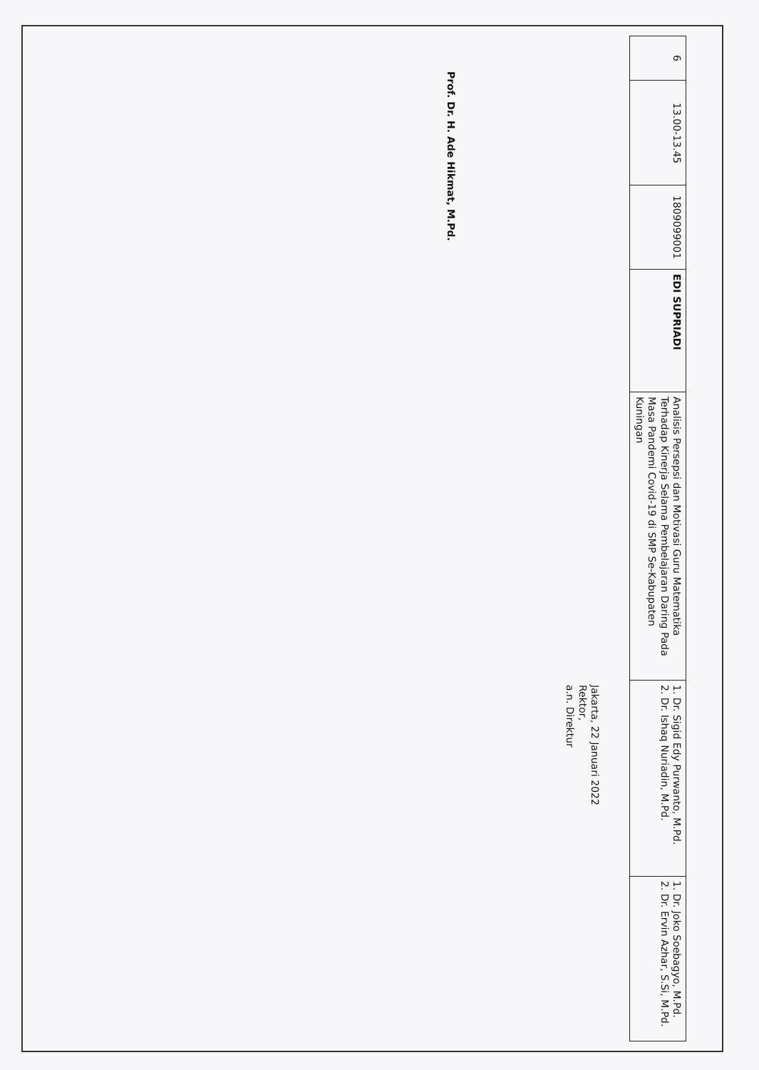| 6 | 13.00-13.45 | 1809099001 | EDI SUPRIADI | Analisis Persepsi dan Motivasi Guru Matematika Terhadap Kinerja Selama Pembelajaran Daring Pada Masa Pandemi Covid-19 di SMP Se-Kabupaten Kuningan | 1. Dr. Sigid Edy Purwanto, M.Pd. 2. Dr. Ishaq Nuriadin, M.Pd. | 1. Dr. Joko Soebagyo, M.Pd. 2. Dr. Ervin Azhar, S.Si, M.Pd. |
Jakarta, 22 Januari 2022
Rektor,
a.n. Direktur
Prof. Dr. H. Ade Hikmat, M.Pd.